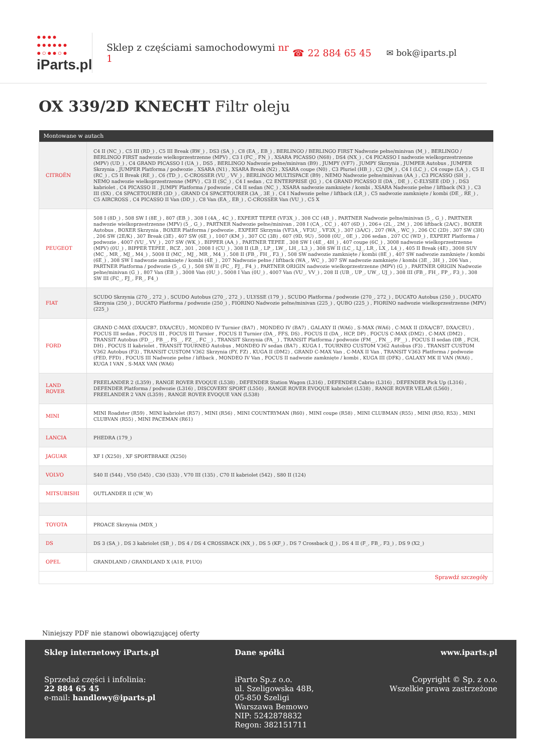●●●●
●●●●●●
●○●●○●
iParts.pl
Sklep z częściami samochodowymi nr 1
☎ 22 884 65 45 ✉ bok@iparts.pl
OX 339/2D KNECHT Filtr oleju
| Montowane w autach | |
| --- | --- |
| CITROËN | C4 II (NC_) , C5 III (RD_) , C5 III Break (RW_) , DS3 (SA_) , C8 (EA_, EB_) , BERLINGO / BERLINGO FIRST Nadwozie pełne/minivan (M_) , BERLINGO / BERLINGO FIRST nadwozie wielkoprzestrzenne (MPV) , C3 I (FC_, FN_) , XSARA PICASSO (N68) , DS4 (NX_) , C4 PICASSO I nadwozie wielkoprzestrzenne (MPV) (UD_) , C4 GRAND PICASSO I (UA_) , DS5 , BERLINGO Nadwozie pełne/minivan (B9) , JUMPY (VF7) , JUMPY Skrzynia , JUMPER Autobus , JUMPER Skrzynia , JUMPER Platforma / podwozie , XSARA (N1) , XSARA Break (N2) , XSARA coupe (N0) , C3 Pluriel (HB_) , C2 (JM_) , C4 I (LC_) , C4 coupe (LA_) , C5 II (RC_) , C5 II Break (RE_) , C6 (TD_) , C-CROSSER (VU_, VV_) , BERLINGO MULTISPACE (B9) , NEMO Nadwozie pełne/minivan (AA_) , C3 PICASSO (SH_) , NEMO nadwozie wielkoprzestrzenne (MPV) , C3 II (SC_) , C4 I sedan , C2 ENTERPRISE (JG_) , C4 GRAND PICASSO II (DA_, DE_) , C-ELYSEE (DD_) , DS3 kabriolet , C4 PICASSO II , JUMPY Platforma / podwozie , C4 II sedan (NC_) , XSARA nadwozie zamknięte / kombi , XSARA Nadwozie pełne / liftback (N3_) , C3 III (SX) , C4 SPACETOURER (3D_) , GRAND C4 SPACETOURER (3A_, 3E_) , C4 I Nadwozie pełne / liftback (LR_) , C5 nadwozie zamknięte / kombi (DE_, RE_) , C5 AIRCROSS , C4 PICASSO II Van (DD_) , C8 Van (EA_, EB_) , C-CROSSER Van (VU_) , C5 X |
| PEUGEOT | 508 I (8D_) , 508 SW I (8E_) , 807 (EB_) , 308 I (4A_, 4C_) , EXPERT TEPEE (VF3X_) , 308 CC (4B_) , PARTNER Nadwozie pełne/minivan (5_, G_) , PARTNER nadwozie wielkoprzestrzenne (MPV) (5_, G_) , PARTNER Nadwozie pełne/minivan , 208 I (CA_, CC_) , 407 (6D_) , 206+ (2L_, 2M_) , 206 liftback (2A/C) , BOXER Autobus , BOXER Skrzynia , BOXER Platforma / podwozie , EXPERT Skrzynia (VF3A_, VF3U_, VF3X_) , 307 (3A/C) , 207 (WA_, WC_) , 206 CC (2D) , 307 SW (3H) , 206 SW (2E/K) , 307 Break (3E) , 407 SW (6E_) , 1007 (KM_) , 307 CC (3B) , 607 (9D, 9U) , 5008 (0U_, 0E_) , 206 sedan , 207 CC (WD_) , EXPERT Platforma / podwozie , 4007 (VU_, VV_) , 207 SW (WK_) , BIPPER (AA_) , PARTNER TEPEE , 308 SW I (4E_, 4H_) , 407 coupe (6C_) , 3008 nadwozie wielkoprzestrzenne (MPV) (0U_) , BIPPER TEPEE , RCZ , 301 , 2008 I (CU_) , 308 II (LB_, LP_, LW_, LH_, L3_) , 308 SW II (LC_, LJ_, LR_, LX_, L4_) , 405 II Break (4E) , 3008 SUV (MC_, MR_, MJ_, M4_) , 5008 II (MC_, MJ_, MR_, M4_) , 508 II (FB_, FH_, F3_) , 508 SW nadwozie zamknięte / kombi (8E_) , 407 SW nadwozie zamknięte / kombi (6E_) , 308 SW I nadwozie zamknięte / kombi (4E_) , 207 Nadwozie pełne / liftback (WA_, WC_) , 307 SW nadwozie zamknięte / kombi (3E_, 3H_) , 206 Van , PARTNER Platforma / podwozie (5_, G_) , 508 SW II (FC_, FJ_, F4_) , PARTNER ORIGIN nadwozie wielkoprzestrzenne (MPV) (G_) , PARTNER ORIGIN Nadwozie pełne/minivan (G_) , 807 Van (EB_) , 3008 Van (0U_) , 5008 I Van (0U_) , 4007 Van (VU_, VV_) , 208 II (UB_, UP_, UW_, UJ_) , 308 III (FB_, FH_, FP_, F3_) , 308 SW III (FC_, FJ_, FR_, F4_) |
| FIAT | SCUDO Skrzynia (270_, 272_) , SCUDO Autobus (270_, 272_) , ULYSSE (179_) , SCUDO Platforma / podwozie (270_, 272_) , DUCATO Autobus (250_) , DUCATO Skrzynia (250_) , DUCATO Platforma / podwozie (250_) , FIORINO Nadwozie pełne/minivan (225_) , QUBO (225_) , FIORINO nadwozie wielkoprzestrzenne (MPV) (225_) |
| FORD | GRAND C-MAX (DXA/CB7, DXA/CEU) , MONDEO IV Turnier (BA7) , MONDEO IV (BA7) , GALAXY II (WA6) , S-MAX (WA6) , C-MAX II (DXA/CB7, DXA/CEU) , FOCUS III sedan , FOCUS III , FOCUS III Turnier , FOCUS II Turnier (DA_, FFS, DS) , FOCUS II (DA_, HCP, DP) , FOCUS C-MAX (DM2) , C-MAX (DM2) , TRANSIT Autobus (FD__, FB__, FS__, FZ__, FC__) , TRANSIT Skrzynia (FA__) , TRANSIT Platforma / podwozie (FM__, FN__, FF__) , FOCUS II sedan (DB_, FCH, DH) , FOCUS II kabriolet , TRANSIT TOURNEO Autobus , MONDEO IV sedan (BA7) , KUGA I , TOURNEO CUSTOM V362 Autobus (F3) , TRANSIT CUSTOM V362 Autobus (F3) , TRANSIT CUSTOM V362 Skrzynia (FY, FZ) , KUGA II (DM2) , GRAND C-MAX Van , C-MAX II Van , TRANSIT V363 Platforma / podwozie (FED, FFD) , FOCUS III Nadwozie pełne / liftback , MONDEO IV Van , FOCUS II nadwozie zamknięte / kombi , KUGA III (DFK) , GALAXY MK II VAN (WA6) , KUGA I VAN , S-MAX VAN (WA6) |
| LAND ROVER | FREELANDER 2 (L359) , RANGE ROVER EVOQUE (L538) , DEFENDER Station Wagon (L316) , DEFENDER Cabrio (L316) , DEFENDER Pick Up (L316) , DEFENDER Platforma / podwozie (L316) , DISCOVERY SPORT (L550) , RANGE ROVER EVOQUE kabriolet (L538) , RANGE ROVER VELAR (L560) , FREELANDER 2 VAN (L359) , RANGE ROVER EVOQUE VAN (L538) |
| MINI | MINI Roadster (R59) , MINI kabriolet (R57) , MINI (R56) , MINI COUNTRYMAN (R60) , MINI coupe (R58) , MINI CLUBMAN (R55) , MINI (R50, R53) , MINI CLUBVAN (R55) , MINI PACEMAN (R61) |
| LANCIA | PHEDRA (179_) |
| JAGUAR | XF I (X250) , XF SPORTBRAKE (X250) |
| VOLVO | S40 II (544) , V50 (545) , C30 (533) , V70 III (135) , C70 II kabriolet (542) , S80 II (124) |
| MITSUBISHI | OUTLANDER II (CW_W) |
| TOYOTA | PROACE Skrzynia (MDX_) |
| DS | DS 3 (SA_) , DS 3 kabriolet (SB_) , DS 4 / DS 4 CROSSBACK (NX_) , DS 5 (KF_) , DS 7 Crossback (J_) , DS 4 II (F_, FB_, F3_) , DS 9 (X2_) |
| OPEL | GRANDLAND / GRANDLAND X (A18, P1UO) |
| Sprawdź szczegóły | |
Niniejszy PDF nie stanowi obowiązującej oferty
Sklep internetowy iParts.pl
Sprzedaż części i infolinia:
22 884 65 45
e-mail: handlowy@iparts.pl
Dane spółki
iParto Sp.z o.o.
ul. Szeligowska 48B,
05-850 Szeligi
Warszawa Bemowo
NIP: 5242878832
Regon: 382151711
www.iparts.pl
Copyright © Sp. z o.o.
Wszelkie prawa zastrzeżone